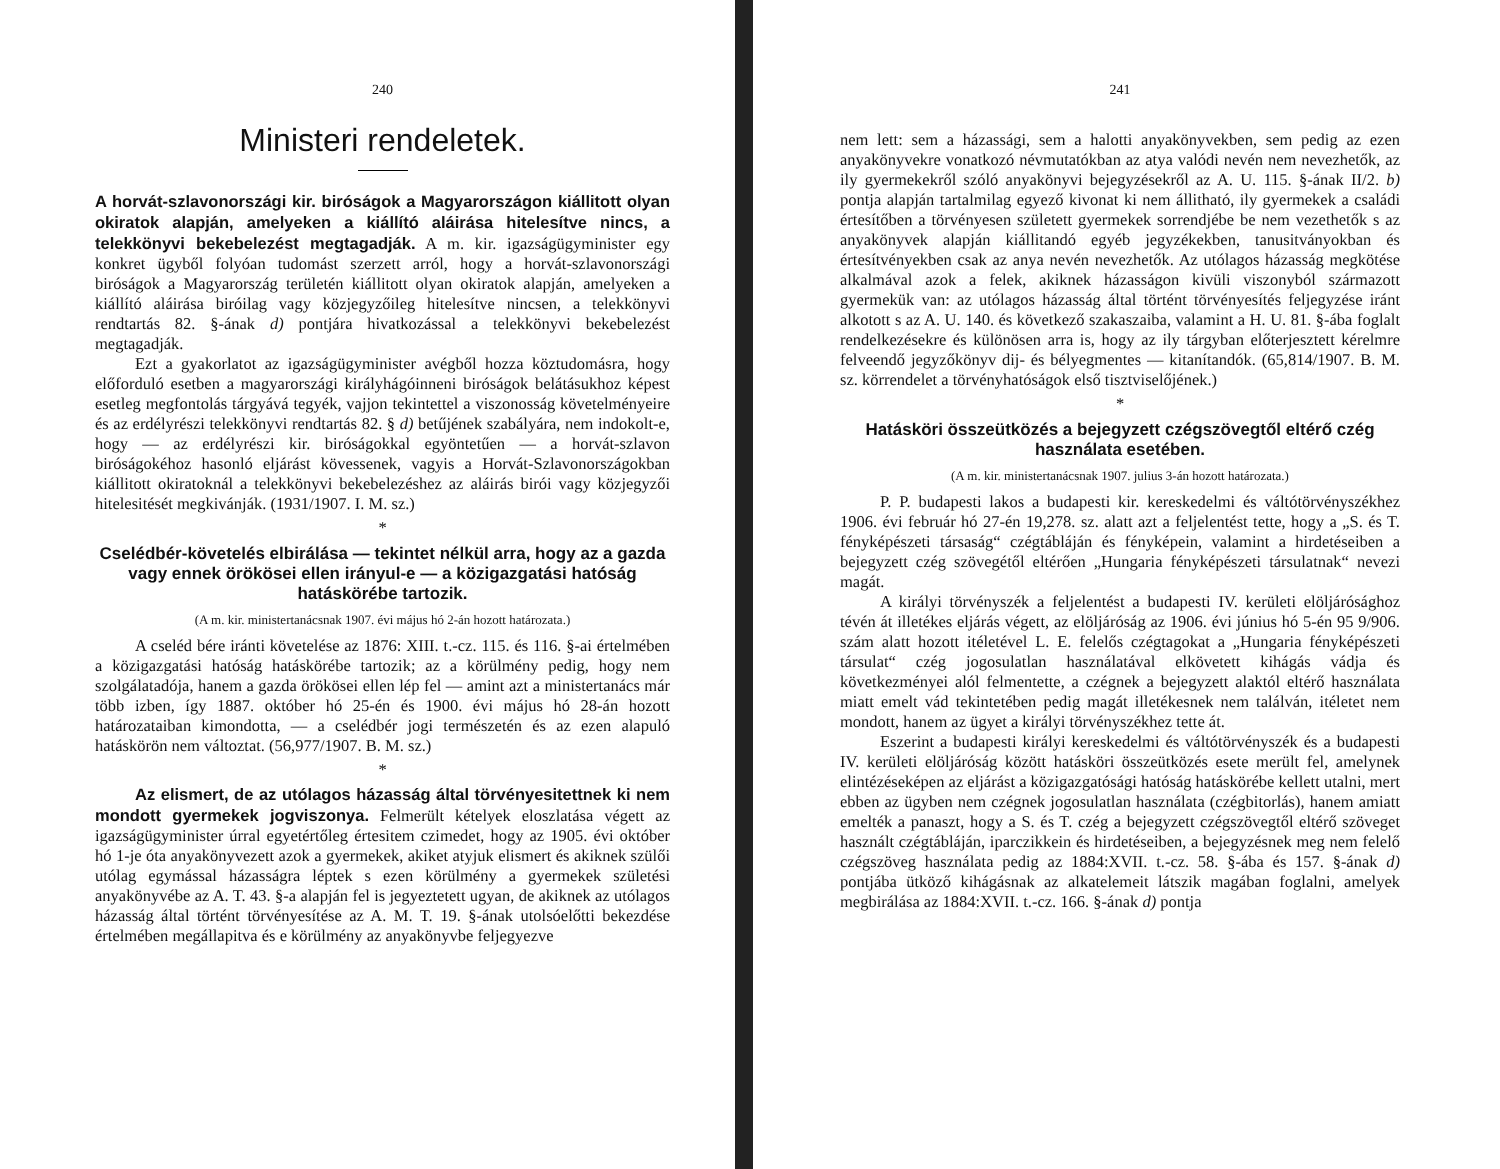240
Ministeri rendeletek.
A horvát-szlavonországi kir. biróságok a Magyarországon kiállitott olyan okiratok alapján, amelyeken a kiállító aláirása hitelesítve nincs, a telekkönyvi bekebelezést megtagadják. A m. kir. igazságügyminister egy konkret ügyből folyóan tudomást szerzett arról, hogy a horvát-szlavonországi biróságok a Magyarország területén kiállitott olyan okiratok alapján, amelyeken a kiállító aláirása biróilag vagy közjegyzőileg hitelesítve nincsen, a telekkönyvi rendtartás 82. §-ának d) pontjára hivatkozással a telekkönyvi bekebelezést megtagadják.
Ezt a gyakorlatot az igazságügyminister avégből hozza köztudomásra, hogy előforduló esetben a magyarországi királyhágóinneni biróságok belátásukhoz képest esetleg megfontolás tárgyává tegyék, vajjon tekintettel a viszonosság követelményeire és az erdélyrészi telekkönyvi rendtartás 82. § d) betűjének szabályára, nem indokolt-e, hogy — az erdélyrészi kir. biróságokkal egyöntetűen — a horvát-szlavon biróságokéhoz hasonló eljárást kövessenek, vagyis a Horvát-Szlavonországokban kiállitott okiratoknál a telekkönyvi bekebelezéshez az aláirás birói vagy közjegyzői hitelesitését megkivánják. (1931/1907. I. M. sz.)
*
Cselédbér-követelés elbirálása — tekintet nélkül arra, hogy az a gazda vagy ennek örökösei ellen irányul-e — a közigazgatási hatóság hatáskörébe tartozik.
(A m. kir. ministertanácsnak 1907. évi május hó 2-án hozott határozata.)
A cseléd bére iránti követelése az 1876: XIII. t.-cz. 115. és 116. §-ai értelmében a közigazgatási hatóság hatáskörébe tartozik; az a körülmény pedig, hogy nem szolgálatadója, hanem a gazda örökösei ellen lép fel — amint azt a ministertanács már több izben, így 1887. október hó 25-én és 1900. évi május hó 28-án hozott határozataiban kimondotta, — a cselédbér jogi természetén és az ezen alapuló hatáskörön nem változtat. (56,977/1907. B. M. sz.)
*
Az elismert, de az utólagos házasság által törvényesitettnek ki nem mondott gyermekek jogviszonya. Felmerült kételyek eloszlatása végett az igazságügyminister úrral egyetértőleg értesitem czimedet, hogy az 1905. évi október hó 1-je óta anyakönyvezett azok a gyermekek, akiket atyjuk elismert és akiknek szülői utólag egymással házasságra léptek s ezen körülmény a gyermekek születési anyakönyvébe az A. T. 43. §-a alapján fel is jegyeztetett ugyan, de akiknek az utólagos házasság által történt törvényesítése az A. M. T. 19. §-ának utolsóelőtti bekezdése értelmében megállapitva és e körülmény az anyakönyvbe feljegyezve
241
nem lett: sem a házassági, sem a halotti anyakönyvekben, sem pedig az ezen anyakönyvekre vonatkozó névmutatókban az atya valódi nevén nem nevezhetők, az ily gyermekekről szóló anyakönyvi bejegyzésekről az A. U. 115. §-ának II/2. b) pontja alapján tartalmilag egyező kivonat ki nem állitható, ily gyermekek a családi értesítőben a törvényesen született gyermekek sorrendjébe be nem vezethetők s az anyakönyvek alapján kiállitandó egyéb jegyzékekben, tanusitványokban és értesítvényekben csak az anya nevén nevezhetők. Az utólagos házasság megkötése alkalmával azok a felek, akiknek házasságon kivüli viszonyból származott gyermekük van: az utólagos házasság által történt törvényesítés feljegyzése iránt alkotott s az A. U. 140. és következő szakaszaiba, valamint a H. U. 81. §-ába foglalt rendelkezésekre és különösen arra is, hogy az ily tárgyban előterjesztett kérelmre felveendő jegyzőkönyv dij- és bélyegmentes — kitanítandók. (65,814/1907. B. M. sz. körrendelet a törvényhatóságok első tisztviselőjének.)
*
Hatásköri összeütközés a bejegyzett czégszövegtől eltérő czég használata esetében.
(A m. kir. ministertanácsnak 1907. julius 3-án hozott határozata.)
P. P. budapesti lakos a budapesti kir. kereskedelmi és váltótörvényszékhez 1906. évi február hó 27-én 19,278. sz. alatt azt a feljelentést tette, hogy a „S. és T. fényképészeti társaság“ czégtábláján és fényképein, valamint a hirdetéseiben a bejegyzett czég szövegétől eltérően „Hungaria fényképészeti társulatnak“ nevezi magát.
A királyi törvényszék a feljelentést a budapesti IV. kerületi elöljárósághoz tévén át illetékes eljárás végett, az elöljáróság az 1906. évi június hó 5-én 95 9/906. szám alatt hozott itéletével L. E. felelős czégtagokat a „Hungaria fényképészeti társulat“ czég jogosulatlan használatával elkövetett kihágás vádja és következményei alól felmentette, a czégnek a bejegyzett alaktól eltérő használata miatt emelt vád tekintetében pedig magát illetékesnek nem találván, itéletet nem mondott, hanem az ügyet a királyi törvényszékhez tette át.
Eszerint a budapesti királyi kereskedelmi és váltótörvényszék és a budapesti IV. kerületi elöljáróság között hatásköri összeütközés esete merült fel, amelynek elintézéseképen az eljárást a közigazgatósági hatóság hatáskörébe kellett utalni, mert ebben az ügyben nem czégnek jogosulatlan használata (czégbitorlás), hanem amiatt emelték a panaszt, hogy a S. és T. czég a bejegyzett czégszövegtől eltérő szöveget használt czégtábláján, iparczikkein és hirdetéseiben, a bejegyzésnek meg nem felelő czégszöveg használata pedig az 1884:XVII. t.-cz. 58. §-ába és 157. §-ának d) pontjába ütköző kihágásnak az alkatelemeit látszik magában foglalni, amelyek megbirálása az 1884:XVII. t.-cz. 166. §-ának d) pontja